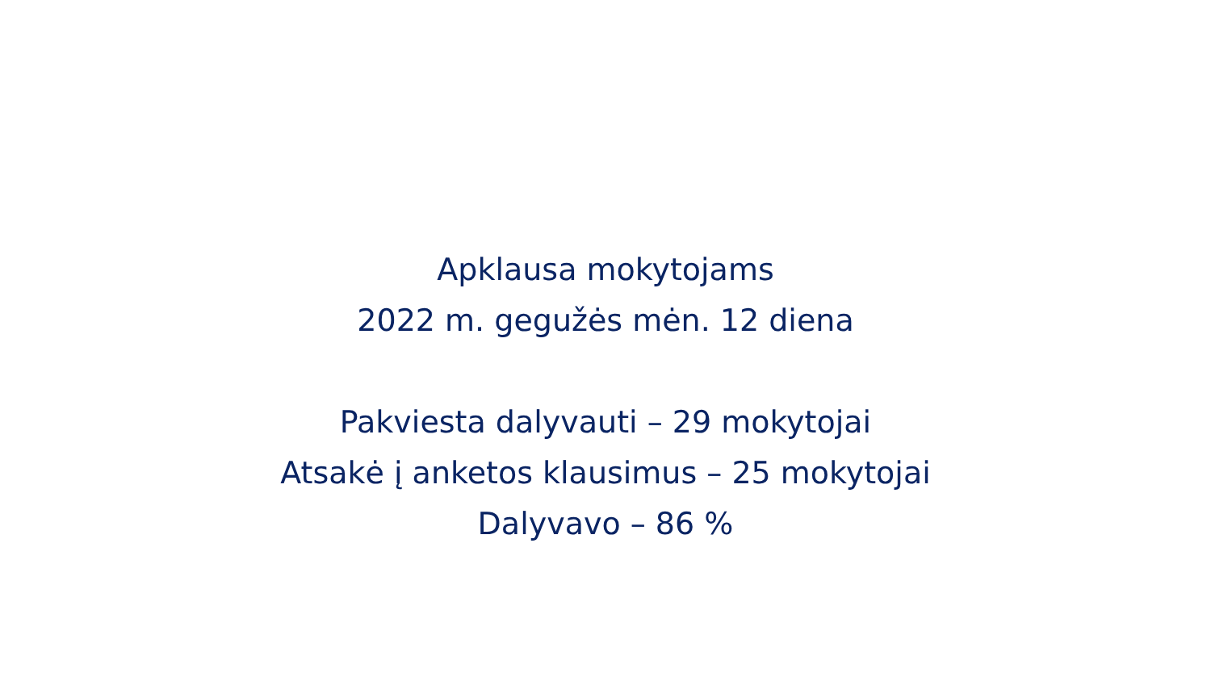Apklausa mokytojams
2022 m. gegužės mėn. 12 diena
Pakviesta dalyvauti – 29 mokytojai
Atsakė į anketos klausimus – 25 mokytojai
Dalyvavo – 86 %